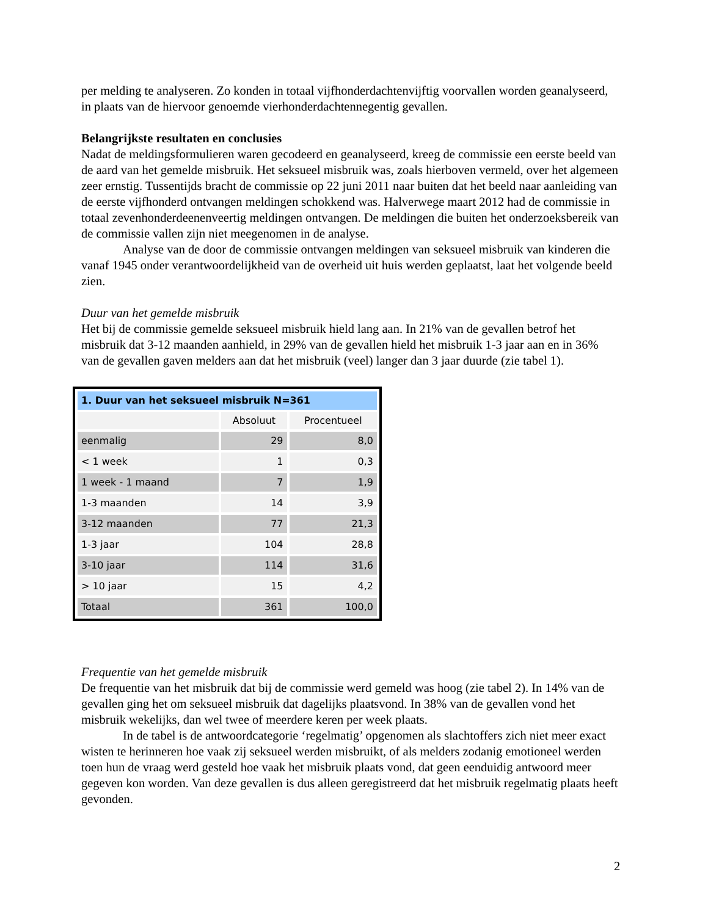per melding te analyseren. Zo konden in totaal vijfhonderdachtenvijftig voorvallen worden geanalyseerd, in plaats van de hiervoor genoemde vierhonderdachtennegentig gevallen.
Belangrijkste resultaten en conclusies
Nadat de meldingsformulieren waren gecodeerd en geanalyseerd, kreeg de commissie een eerste beeld van de aard van het gemelde misbruik. Het seksueel misbruik was, zoals hierboven vermeld, over het algemeen zeer ernstig. Tussentijds bracht de commissie op 22 juni 2011 naar buiten dat het beeld naar aanleiding van de eerste vijfhonderd ontvangen meldingen schokkend was. Halverwege maart 2012 had de commissie in totaal zevenhonderdeenenveertig meldingen ontvangen. De meldingen die buiten het onderzoeksbereik van de commissie vallen zijn niet meegenomen in de analyse.
Analyse van de door de commissie ontvangen meldingen van seksueel misbruik van kinderen die vanaf 1945 onder verantwoordelijkheid van de overheid uit huis werden geplaatst, laat het volgende beeld zien.
Duur van het gemelde misbruik
Het bij de commissie gemelde seksueel misbruik hield lang aan. In 21% van de gevallen betrof het misbruik dat 3-12 maanden aanhield, in 29% van de gevallen hield het misbruik 1-3 jaar aan en in 36% van de gevallen gaven melders aan dat het misbruik (veel) langer dan 3 jaar duurde (zie tabel 1).
| 1. Duur van het seksueel misbruik N=361 | | |
| | Absoluut | Procentueel |
| eenmalig | 29 | 8,0 |
| < 1 week | 1 | 0,3 |
| 1 week - 1 maand | 7 | 1,9 |
| 1-3 maanden | 14 | 3,9 |
| 3-12 maanden | 77 | 21,3 |
| 1-3 jaar | 104 | 28,8 |
| 3-10 jaar | 114 | 31,6 |
| > 10 jaar | 15 | 4,2 |
| Totaal | 361 | 100,0 |
Frequentie van het gemelde misbruik
De frequentie van het misbruik dat bij de commissie werd gemeld was hoog (zie tabel 2). In 14% van de gevallen ging het om seksueel misbruik dat dagelijks plaatsvond. In 38% van de gevallen vond het misbruik wekelijks, dan wel twee of meerdere keren per week plaats.
In de tabel is de antwoordcategorie ‘regelmatig’ opgenomen als slachtoffers zich niet meer exact wisten te herinneren hoe vaak zij seksueel werden misbruikt, of als melders zodanig emotioneel werden toen hun de vraag werd gesteld hoe vaak het misbruik plaats vond, dat geen eenduidig antwoord meer gegeven kon worden. Van deze gevallen is dus alleen geregistreerd dat het misbruik regelmatig plaats heeft gevonden.
2